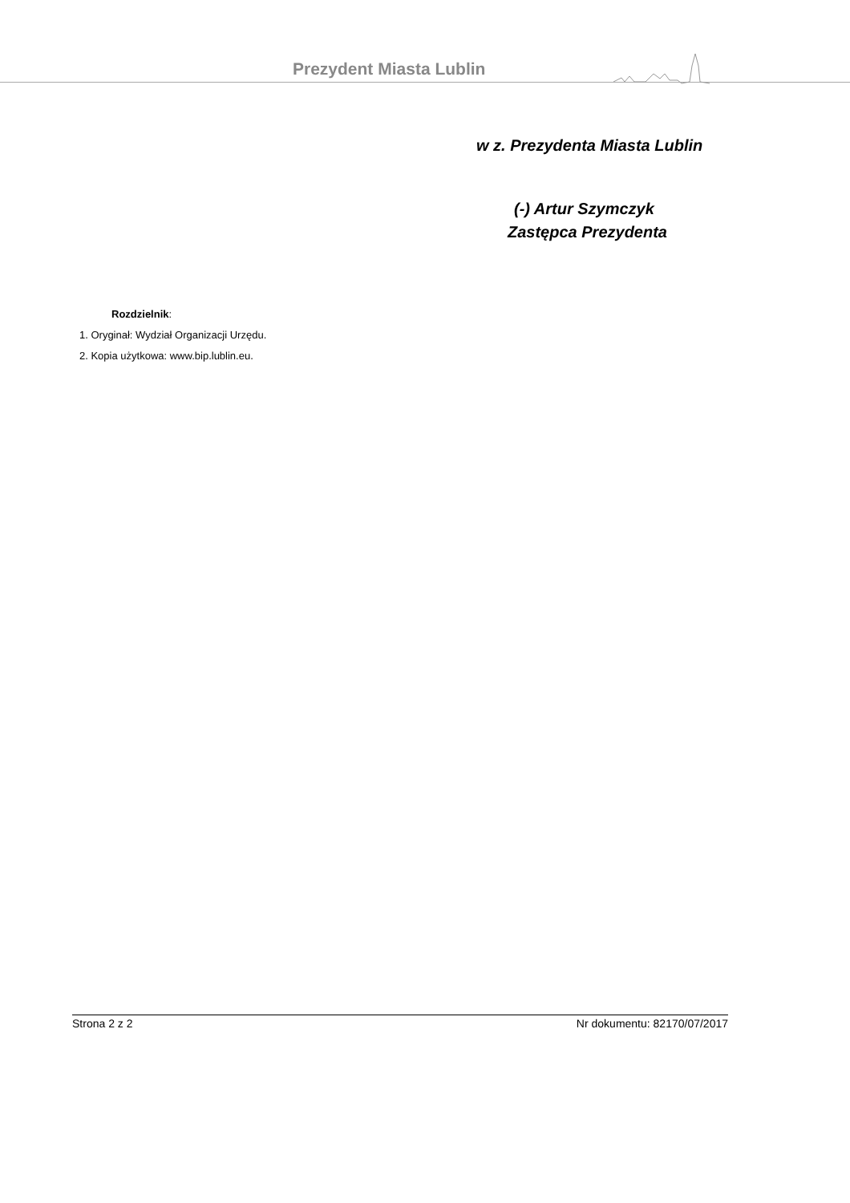Prezydent Miasta Lublin
w z. Prezydenta Miasta Lublin
(-) Artur Szymczyk
Zastępca Prezydenta
Rozdzielnik:
1. Oryginał: Wydział Organizacji Urzędu.
2. Kopia użytkowa: www.bip.lublin.eu.
Strona 2 z 2 Nr dokumentu: 82170/07/2017